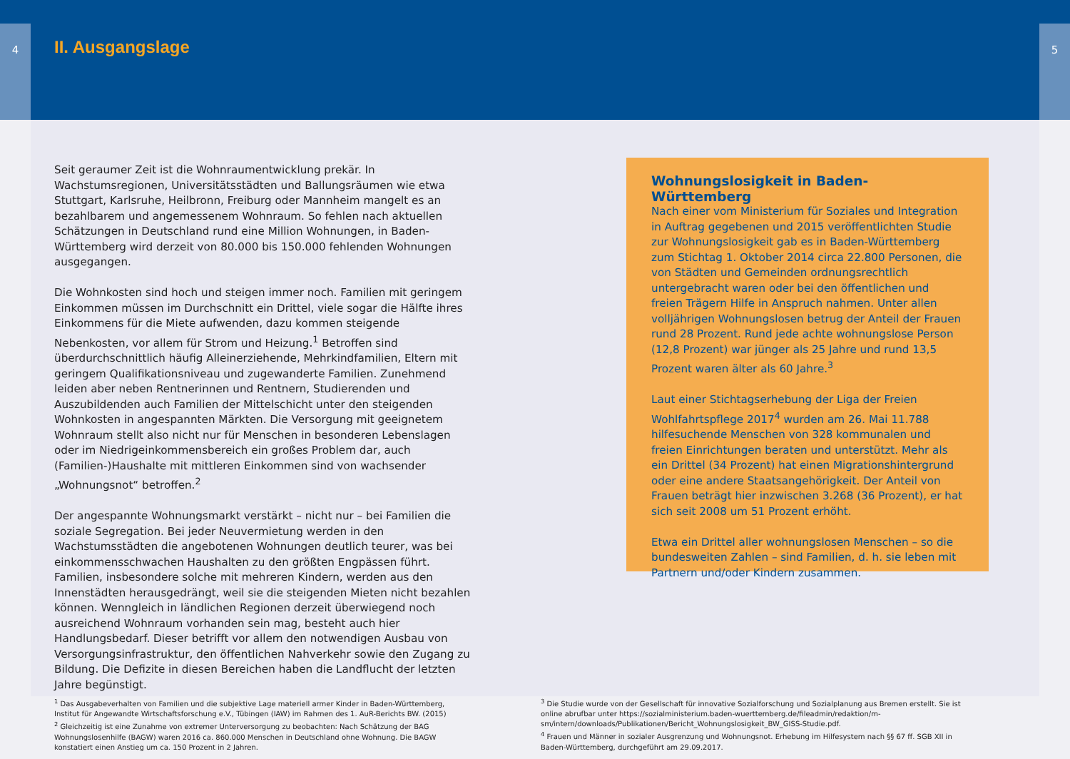4 5
II. Ausgangslage
Seit geraumer Zeit ist die Wohnraumentwicklung prekär. In Wachstumsregionen, Universitätsstädten und Ballungsräumen wie etwa Stuttgart, Karlsruhe, Heilbronn, Freiburg oder Mannheim mangelt es an bezahlbarem und angemessenem Wohnraum. So fehlen nach aktuellen Schätzungen in Deutschland rund eine Million Wohnungen, in Baden-Württemberg wird derzeit von 80.000 bis 150.000 fehlenden Wohnungen ausgegangen.
Die Wohnkosten sind hoch und steigen immer noch. Familien mit geringem Einkommen müssen im Durchschnitt ein Drittel, viele sogar die Hälfte ihres Einkommens für die Miete aufwenden, dazu kommen steigende Nebenkosten, vor allem für Strom und Heizung.<sup>1</sup> Betroffen sind überdurchschnittlich häufig Alleinerziehende, Mehrkindfamilien, Eltern mit geringem Qualifikationsniveau und zugewanderte Familien. Zunehmend leiden aber neben Rentnerinnen und Rentnern, Studierenden und Auszubildenden auch Familien der Mittelschicht unter den steigenden Wohnkosten in angespannten Märkten. Die Versorgung mit geeignetem Wohnraum stellt also nicht nur für Menschen in besonderen Lebenslagen oder im Niedrigeinkommensbereich ein großes Problem dar, auch (Familien-)Haushalte mit mittleren Einkommen sind von wachsender „Wohnungsnot“ betroffen.<sup>2</sup>
Der angespannte Wohnungsmarkt verstärkt – nicht nur – bei Familien die soziale Segregation. Bei jeder Neuvermietung werden in den Wachstumsstädten die angebotenen Wohnungen deutlich teurer, was bei einkommensschwachen Haushalten zu den größten Engpässen führt. Familien, insbesondere solche mit mehreren Kindern, werden aus den Innenstädten herausgedrängt, weil sie die steigenden Mieten nicht bezahlen können. Wenngleich in ländlichen Regionen derzeit überwiegend noch ausreichend Wohnraum vorhanden sein mag, besteht auch hier Handlungsbedarf. Dieser betrifft vor allem den notwendigen Ausbau von Versorgungsinfrastruktur, den öffentlichen Nahverkehr sowie den Zugang zu Bildung. Die Defizite in diesen Bereichen haben die Landflucht der letzten Jahre begünstigt.
Wohnungslosigkeit in Baden-Württemberg
Nach einer vom Ministerium für Soziales und Integration in Auftrag gegebenen und 2015 veröffentlichten Studie zur Wohnungslosigkeit gab es in Baden-Württemberg zum Stichtag 1. Oktober 2014 circa 22.800 Personen, die von Städten und Gemeinden ordnungsrechtlich untergebracht waren oder bei den öffentlichen und freien Trägern Hilfe in Anspruch nahmen. Unter allen volljährigen Wohnungslosen betrug der Anteil der Frauen rund 28 Prozent. Rund jede achte wohnungslose Person (12,8 Prozent) war jünger als 25 Jahre und rund 13,5 Prozent waren älter als 60 Jahre.<sup>3</sup>
Laut einer Stichtagserhebung der Liga der Freien Wohlfahrtspflege 2017<sup>4</sup> wurden am 26. Mai 11.788 hilfesuchende Menschen von 328 kommunalen und freien Einrichtungen beraten und unterstützt. Mehr als ein Drittel (34 Prozent) hat einen Migrationshintergrund oder eine andere Staatsangehörigkeit. Der Anteil von Frauen beträgt hier inzwischen 3.268 (36 Prozent), er hat sich seit 2008 um 51 Prozent erhöht.
Etwa ein Drittel aller wohnungslosen Menschen – so die bundesweiten Zahlen – sind Familien, d. h. sie leben mit Partnern und/oder Kindern zusammen.
<sup>1</sup> Das Ausgabeverhalten von Familien und die subjektive Lage materiell armer Kinder in Baden-Württemberg, Institut für Angewandte Wirtschaftsforschung e.V., Tübingen (IAW) im Rahmen des 1. AuR-Berichts BW. (2015)
<sup>2</sup> Gleichzeitig ist eine Zunahme von extremer Unterversorgung zu beobachten: Nach Schätzung der BAG Wohnungslosenhilfe (BAGW) waren 2016 ca. 860.000 Menschen in Deutschland ohne Wohnung. Die BAGW konstatiert einen Anstieg um ca. 150 Prozent in 2 Jahren.
<sup>3</sup> Die Studie wurde von der Gesellschaft für innovative Sozialforschung und Sozialplanung aus Bremen erstellt. Sie ist online abrufbar unter https://sozialministerium.baden-wuerttemberg.de/fileadmin/redaktion/m-sm/intern/downloads/Publikationen/Bericht_Wohnungslosigkeit_BW_GISS-Studie.pdf.
<sup>4</sup> Frauen und Männer in sozialer Ausgrenzung und Wohnungsnot. Erhebung im Hilfesystem nach §§ 67 ff. SGB XII in Baden-Württemberg, durchgeführt am 29.09.2017.